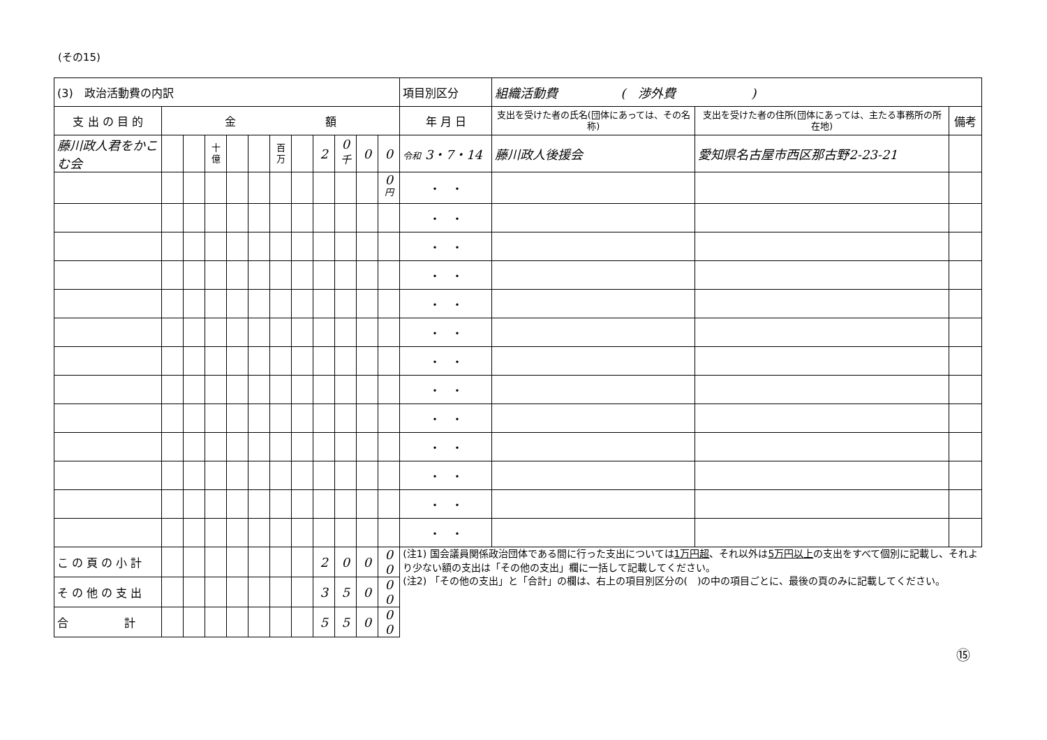(その15)
| (3) 政治活動費の内訳 | | | | | | | | | | | | 項目別区分 | 組織活動費 ( 渉外費 ) | | |
| 支 出 の 目 的 | 金 額 | | | | | | | | | | | 年 月 日 | 支出を受けた者の氏名(団体にあっては、その名称) | 支出を受けた者の住所(団体にあっては、主たる事務所の所在地) | 備考 |
| 藤川政人君をかこむ会 | | | 十億 | | | 百万 | | 2 | 0<sup>千</sup> | 0 | 0 | 令和 3・7・14 | 藤川政人後援会 | 愛知県名古屋市西区那古野2-23-21 | |
| | | | | | | | | | | | 0<sup>円</sup> | ・ ・ | | | |
| | | | | | | | | | | | | ・ ・ | | | |
| | | | | | | | | | | | | ・ ・ | | | |
| | | | | | | | | | | | | ・ ・ | | | |
| | | | | | | | | | | | | ・ ・ | | | |
| | | | | | | | | | | | | ・ ・ | | | |
| | | | | | | | | | | | | ・ ・ | | | |
| | | | | | | | | | | | | ・ ・ | | | |
| | | | | | | | | | | | | ・ ・ | | | |
| | | | | | | | | | | | | ・ ・ | | | |
| | | | | | | | | | | | | ・ ・ | | | |
| | | | | | | | | | | | | ・ ・ | | | |
| | | | | | | | | | | | | ・ ・ | | | |
| こ の 頁 の 小 計 | | | | | | | | 2 | 0 | 0 | 0 0 | (注1) 国会議員関係政治団体である間に行った支出については 1万円超 、それ以外は 5万円以上 の支出をすべて個別に記載し、それより少ない額の支出は「その他の支出」欄に一括して記載してください。 (注2) 「その他の支出」と「合計」の欄は、右上の項目別区分の( )の中の項目ごとに、最後の頁のみに記載してください。 | | | |
| そ の 他 の 支 出 | | | | | | | | 3 | 5 | 0 | 0 0 | | | | |
| 合 計 | | | | | | | | 5 | 5 | 0 | 0 0 | | | | |
⑮